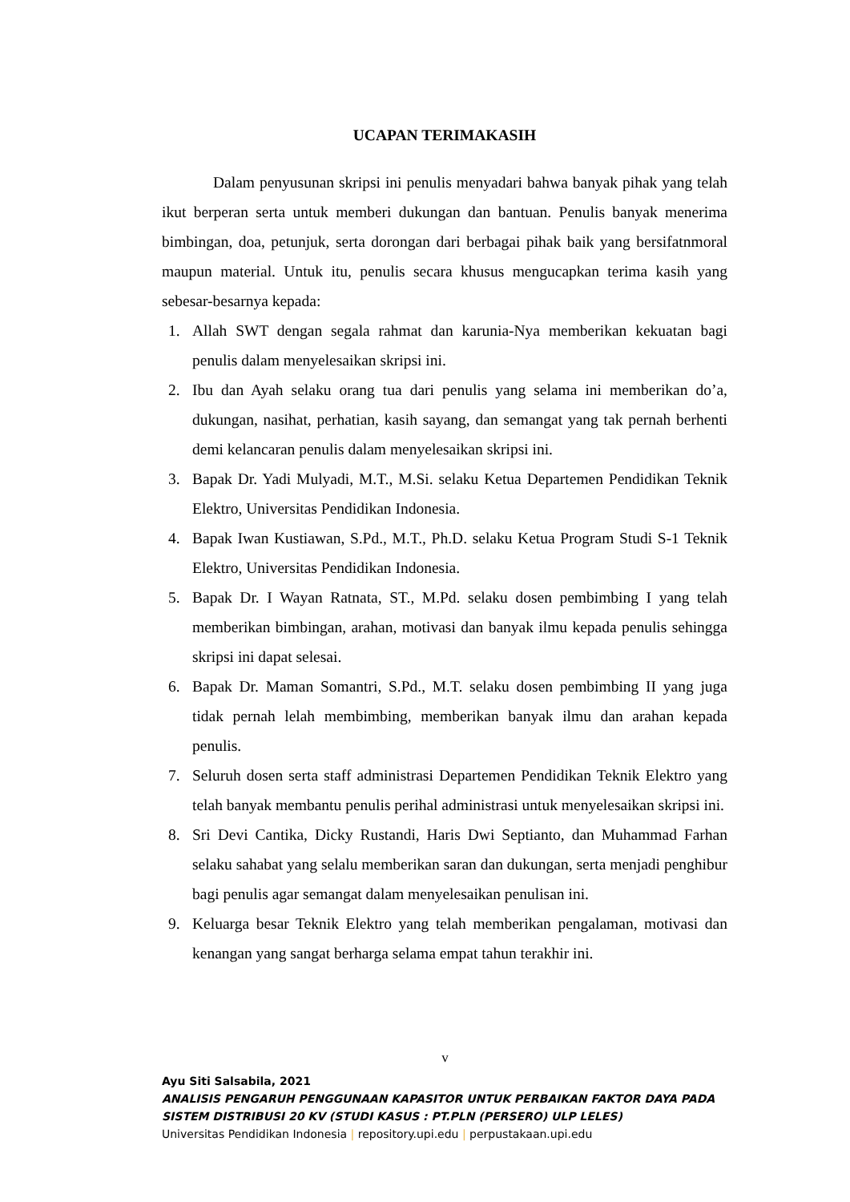UCAPAN TERIMAKASIH
Dalam penyusunan skripsi ini penulis menyadari bahwa banyak pihak yang telah ikut berperan serta untuk memberi dukungan dan bantuan. Penulis banyak menerima bimbingan, doa, petunjuk, serta dorongan dari berbagai pihak baik yang bersifatnmoral maupun material. Untuk itu, penulis secara khusus mengucapkan terima kasih yang sebesar-besarnya kepada:
1. Allah SWT dengan segala rahmat dan karunia-Nya memberikan kekuatan bagi penulis dalam menyelesaikan skripsi ini.
2. Ibu dan Ayah selaku orang tua dari penulis yang selama ini memberikan do’a, dukungan, nasihat, perhatian, kasih sayang, dan semangat yang tak pernah berhenti demi kelancaran penulis dalam menyelesaikan skripsi ini.
3. Bapak Dr. Yadi Mulyadi, M.T., M.Si. selaku Ketua Departemen Pendidikan Teknik Elektro, Universitas Pendidikan Indonesia.
4. Bapak Iwan Kustiawan, S.Pd., M.T., Ph.D. selaku Ketua Program Studi S-1 Teknik Elektro, Universitas Pendidikan Indonesia.
5. Bapak Dr. I Wayan Ratnata, ST., M.Pd. selaku dosen pembimbing I yang telah memberikan bimbingan, arahan, motivasi dan banyak ilmu kepada penulis sehingga skripsi ini dapat selesai.
6. Bapak Dr. Maman Somantri, S.Pd., M.T. selaku dosen pembimbing II yang juga tidak pernah lelah membimbing, memberikan banyak ilmu dan arahan kepada penulis.
7. Seluruh dosen serta staff administrasi Departemen Pendidikan Teknik Elektro yang telah banyak membantu penulis perihal administrasi untuk menyelesaikan skripsi ini.
8. Sri Devi Cantika, Dicky Rustandi, Haris Dwi Septianto, dan Muhammad Farhan selaku sahabat yang selalu memberikan saran dan dukungan, serta menjadi penghibur bagi penulis agar semangat dalam menyelesaikan penulisan ini.
9. Keluarga besar Teknik Elektro yang telah memberikan pengalaman, motivasi dan kenangan yang sangat berharga selama empat tahun terakhir ini.
v
Ayu Siti Salsabila, 2021
ANALISIS PENGARUH PENGGUNAAN KAPASITOR UNTUK PERBAIKAN FAKTOR DAYA PADA
SISTEM DISTRIBUSI 20 KV (STUDI KASUS : PT.PLN (PERSERO) ULP LELES)
Universitas Pendidikan Indonesia | repository.upi.edu | perpustakaan.upi.edu